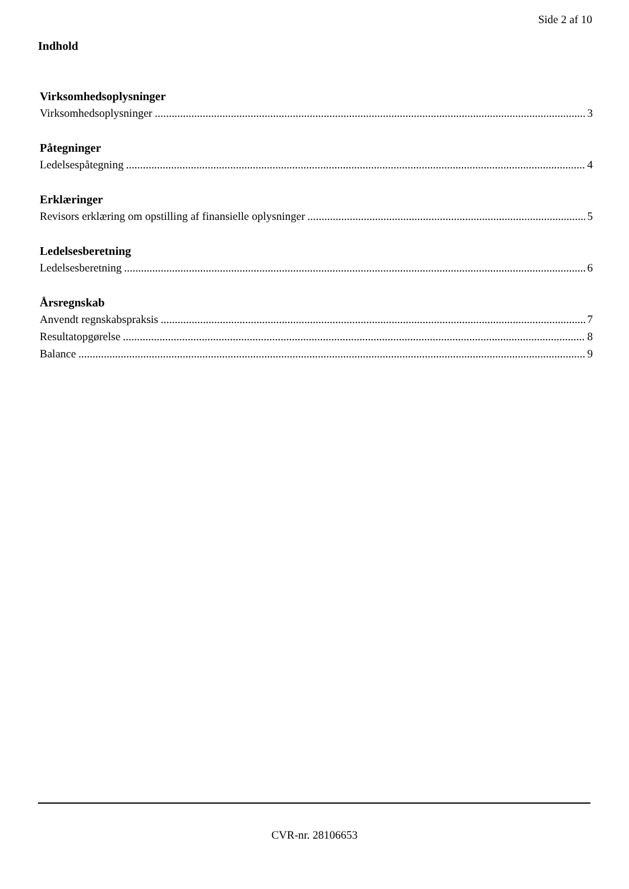Side 2 af 10
Indhold
Virksomhedsoplysninger
Virksomhedsoplysninger 3
Påtegninger
Ledelsespåtegning 4
Erklæringer
Revisors erklæring om opstilling af finansielle oplysninger 5
Ledelsesberetning
Ledelsesberetning 6
Årsregnskab
Anvendt regnskabspraksis 7
Resultatopgørelse 8
Balance 9
CVR-nr. 28106653